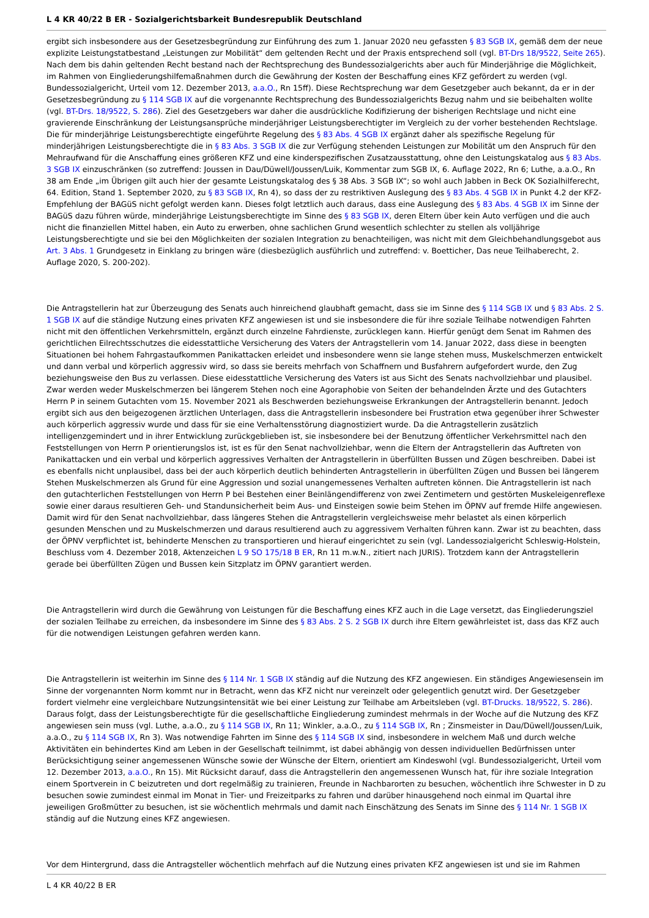L 4 KR 40/22 B ER - Sozialgerichtsbarkeit Bundesrepublik Deutschland
ergibt sich insbesondere aus der Gesetzesbegründung zur Einführung des zum 1. Januar 2020 neu gefassten § 83 SGB IX, gemäß dem der neue explizite Leistungstatbestand „Leistungen zur Mobilität“ dem geltenden Recht und der Praxis entsprechend soll (vgl. BT-Drs 18/9522, Seite 265). Nach dem bis dahin geltenden Recht bestand nach der Rechtsprechung des Bundessozialgerichts aber auch für Minderjährige die Möglichkeit, im Rahmen von Eingliederungshilfemaßnahmen durch die Gewährung der Kosten der Beschaffung eines KFZ gefördert zu werden (vgl. Bundessozialgericht, Urteil vom 12. Dezember 2013, a.a.O., Rn 15ff). Diese Rechtsprechung war dem Gesetzgeber auch bekannt, da er in der Gesetzesbegründung zu § 114 SGB IX auf die vorgenannte Rechtsprechung des Bundessozialgerichts Bezug nahm und sie beibehalten wollte (vgl. BT-Drs. 18/9522, S. 286). Ziel des Gesetzgebers war daher die ausdrückliche Kodifizierung der bisherigen Rechtslage und nicht eine gravierende Einschränkung der Leistungsansprüche minderjähriger Leistungsberechtigter im Vergleich zu der vorher bestehenden Rechtslage. Die für minderjährige Leistungsberechtigte eingeführte Regelung des § 83 Abs. 4 SGB IX ergänzt daher als spezifische Regelung für minderjährigen Leistungsberechtigte die in § 83 Abs. 3 SGB IX die zur Verfügung stehenden Leistungen zur Mobilität um den Anspruch für den Mehraufwand für die Anschaffung eines größeren KFZ und eine kinderspezifischen Zusatzausstattung, ohne den Leistungskatalog aus § 83 Abs. 3 SGB IX einzuschränken (so zutreffend: Joussen in Dau/Düwell/Joussen/Luik, Kommentar zum SGB IX, 6. Auflage 2022, Rn 6; Luthe, a.a.O., Rn 38 am Ende „im Übrigen gilt auch hier der gesamte Leistungskatalog des § 38 Abs. 3 SGB IX“; so wohl auch Jabben in Beck OK Sozialhilferecht, 64. Edition, Stand 1. September 2020, zu § 83 SGB IX, Rn 4), so dass der zu restriktiven Auslegung des § 83 Abs. 4 SGB IX in Punkt 4.2 der KFZ- Empfehlung der BAGüS nicht gefolgt werden kann. Dieses folgt letztlich auch daraus, dass eine Auslegung des § 83 Abs. 4 SGB IX im Sinne der BAGüS dazu führen würde, minderjährige Leistungsberechtigte im Sinne des § 83 SGB IX, deren Eltern über kein Auto verfügen und die auch nicht die finanziellen Mittel haben, ein Auto zu erwerben, ohne sachlichen Grund wesentlich schlechter zu stellen als volljährige Leistungsberechtigte und sie bei den Möglichkeiten der sozialen Integration zu benachteiligen, was nicht mit dem Gleichbehandlungsgebot aus Art. 3 Abs. 1 Grundgesetz in Einklang zu bringen wäre (diesbezüglich ausführlich und zutreffend: v. Boetticher, Das neue Teilhaberecht, 2. Auflage 2020, S. 200-202).
Die Antragstellerin hat zur Überzeugung des Senats auch hinreichend glaubhaft gemacht, dass sie im Sinne des § 114 SGB IX und § 83 Abs. 2 S. 1 SGB IX auf die ständige Nutzung eines privaten KFZ angewiesen ist und sie insbesondere die für ihre soziale Teilhabe notwendigen Fahrten nicht mit den öffentlichen Verkehrsmitteln, ergänzt durch einzelne Fahrdienste, zurücklegen kann. Hierfür genügt dem Senat im Rahmen des gerichtlichen Eilrechtsschutzes die eidesstattliche Versicherung des Vaters der Antragstellerin vom 14. Januar 2022, dass diese in beengten Situationen bei hohem Fahrgastaufkommen Panikattacken erleidet und insbesondere wenn sie lange stehen muss, Muskelschmerzen entwickelt und dann verbal und körperlich aggressiv wird, so dass sie bereits mehrfach von Schaffnern und Busfahrern aufgefordert wurde, den Zug beziehungsweise den Bus zu verlassen. Diese eidesstattliche Versicherung des Vaters ist aus Sicht des Senats nachvollziehbar und plausibel. Zwar werden weder Muskelschmerzen bei längerem Stehen noch eine Agoraphobie von Seiten der behandelnden Ärzte und des Gutachters Herrn P in seinem Gutachten vom 15. November 2021 als Beschwerden beziehungsweise Erkrankungen der Antragstellerin benannt. Jedoch ergibt sich aus den beigezogenen ärztlichen Unterlagen, dass die Antragstellerin insbesondere bei Frustration etwa gegenüber ihrer Schwester auch körperlich aggressiv wurde und dass für sie eine Verhaltensstörung diagnostiziert wurde. Da die Antragstellerin zusätzlich intelligenzgemindert und in ihrer Entwicklung zurückgeblieben ist, sie insbesondere bei der Benutzung öffentlicher Verkehrsmittel nach den Feststellungen von Herrn P orientierungslos ist, ist es für den Senat nachvollziehbar, wenn die Eltern der Antragstellerin das Auftreten von Panikattacken und ein verbal und körperlich aggressives Verhalten der Antragstellerin in überfüllten Bussen und Zügen beschreiben. Dabei ist es ebenfalls nicht unplausibel, dass bei der auch körperlich deutlich behinderten Antragstellerin in überfüllten Zügen und Bussen bei längerem Stehen Muskelschmerzen als Grund für eine Aggression und sozial unangemessenes Verhalten auftreten können. Die Antragstellerin ist nach den gutachterlichen Feststellungen von Herrn P bei Bestehen einer Beinlängendifferenz von zwei Zentimetern und gestörten Muskeleigenreflexe sowie einer daraus resultieren Geh- und Standunsicherheit beim Aus- und Einsteigen sowie beim Stehen im ÖPNV auf fremde Hilfe angewiesen. Damit wird für den Senat nachvollziehbar, dass längeres Stehen die Antragstellerin vergleichsweise mehr belastet als einen körperlich gesunden Menschen und zu Muskelschmerzen und daraus resultierend auch zu aggressivem Verhalten führen kann. Zwar ist zu beachten, dass der ÖPNV verpflichtet ist, behinderte Menschen zu transportieren und hierauf eingerichtet zu sein (vgl. Landessozialgericht Schleswig-Holstein, Beschluss vom 4. Dezember 2018, Aktenzeichen L 9 SO 175/18 B ER, Rn 11 m.w.N., zitiert nach JURIS). Trotzdem kann der Antragstellerin gerade bei überfüllten Zügen und Bussen kein Sitzplatz im ÖPNV garantiert werden.
Die Antragstellerin wird durch die Gewährung von Leistungen für die Beschaffung eines KFZ auch in die Lage versetzt, das Eingliederungsziel der sozialen Teilhabe zu erreichen, da insbesondere im Sinne des § 83 Abs. 2 S. 2 SGB IX durch ihre Eltern gewährleistet ist, dass das KFZ auch für die notwendigen Leistungen gefahren werden kann.
Die Antragstellerin ist weiterhin im Sinne des § 114 Nr. 1 SGB IX ständig auf die Nutzung des KFZ angewiesen. Ein ständiges Angewiesensein im Sinne der vorgenannten Norm kommt nur in Betracht, wenn das KFZ nicht nur vereinzelt oder gelegentlich genutzt wird. Der Gesetzgeber fordert vielmehr eine vergleichbare Nutzungsintensität wie bei einer Leistung zur Teilhabe am Arbeitsleben (vgl. BT-Drucks. 18/9522, S. 286). Daraus folgt, dass der Leistungsberechtigte für die gesellschaftliche Eingliederung zumindest mehrmals in der Woche auf die Nutzung des KFZ angewiesen sein muss (vgl. Luthe, a.a.O., zu § 114 SGB IX, Rn 11; Winkler, a.a.O., zu § 114 SGB IX, Rn ; Zinsmeister in Dau/Düwell/Joussen/Luik, a.a.O., zu § 114 SGB IX, Rn 3). Was notwendige Fahrten im Sinne des § 114 SGB IX sind, insbesondere in welchem Maß und durch welche Aktivitäten ein behindertes Kind am Leben in der Gesellschaft teilnimmt, ist dabei abhängig von dessen individuellen Bedürfnissen unter Berücksichtigung seiner angemessenen Wünsche sowie der Wünsche der Eltern, orientiert am Kindeswohl (vgl. Bundessozialgericht, Urteil vom 12. Dezember 2013, a.a.O., Rn 15). Mit Rücksicht darauf, dass die Antragstellerin den angemessenen Wunsch hat, für ihre soziale Integration einem Sportverein in C beizutreten und dort regelmäßig zu trainieren, Freunde in Nachbarorten zu besuchen, wöchentlich ihre Schwester in D zu besuchen sowie zumindest einmal im Monat in Tier- und Freizeitparks zu fahren und darüber hinausgehend noch einmal im Quartal ihre jeweiligen Großmütter zu besuchen, ist sie wöchentlich mehrmals und damit nach Einschätzung des Senats im Sinne des § 114 Nr. 1 SGB IX ständig auf die Nutzung eines KFZ angewiesen.
Vor dem Hintergrund, dass die Antragsteller wöchentlich mehrfach auf die Nutzung eines privaten KFZ angewiesen ist und sie im Rahmen
L 4 KR 40/22 B ER